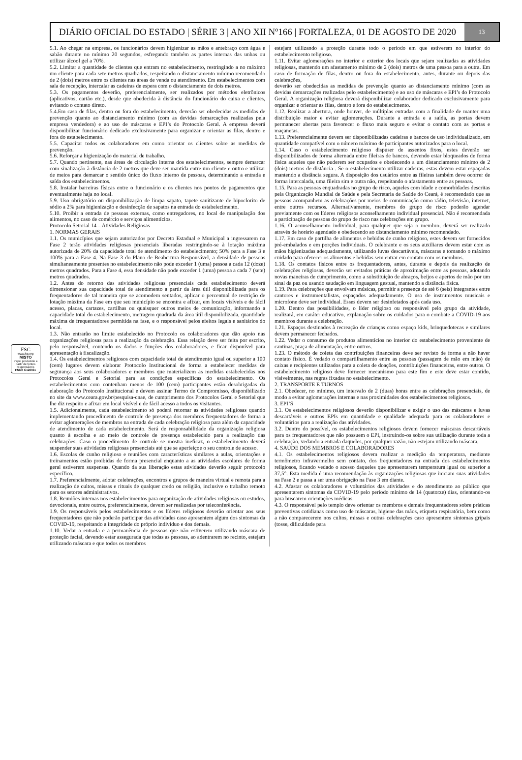DIÁRIO OFICIAL DO ESTADO | SÉRIE 3 | ANO XII Nº166 | FORTALEZA, 01 DE AGOSTO DE 2020
13
FSC
www.fsc.org
MISTO
Papel produzido a partir de fontes responsáveis
FSC® C126031
5.1. Ao chegar na empresa, os funcionários devem higienizar as mãos e antebraço com água e sabão durante no mínimo 20 segundos, esfregando também as partes internas das unhas ou utilizar álcool gel a 70%.
5.2. Limitar a quantidade de clientes que entram no estabelecimento, restringindo a no máximo um cliente para cada sete metros quadrados, respeitando o distanciamento mínimo recomendado de 2 (dois) metros entre os clientes nas áreas de venda ou atendimento. Em estabelecimentos com sala de recepção, intercalar as cadeiras de espera com o distanciamento de dois metros.
5.3. Os pagamentos deverão, preferencialmente, ser realizados por métodos eletrônicos (aplicativos, cartão etc.), desde que obedecida à distância do funcionário do caixa e clientes, evitando o contato direto.
5.4.Em caso de filas, dentro ou fora do estabelecimento, deverão ser obedecidas as medidas de prevenção quanto ao distanciamento mínimo (com as devidas demarcações realizadas pela empresa vendedora) e ao uso de máscaras e EPI’s do Protocolo Geral. A empresa deverá disponibilizar funcionário dedicado exclusivamente para organizar e orientar as filas, dentro e fora do estabelecimento.
5.5. Capacitar todos os colaboradores em como orientar os clientes sobre as medidas de prevenção.
5.6. Reforçar a higienização do material de trabalho.
5.7. Quando pertinente, nas áreas de circulação interna dos estabelecimentos, sempre demarcar com sinalização à distância de 2 metros que deve ser mantida entre um cliente e outro e utilizar de meios para demarcar o sentido único do fluxo interno de pessoas, determinando a entrada e saída dos estabelecimentos.
5.8. Instalar barreiras físicas entre o funcionário e os clientes nos pontos de pagamentos que eventualmente haja no local.
5.9. Uso obrigatório ou disponibilização de limpa sapato, tapete sanitizante de hipoclorito de sódio a 2% para higienização e desinfecção de sapatos na entrada do estabelecimento.
5.10. Proibir a entrada de pessoas externas, como entregadores, no local de manipulação dos alimentos, no caso de comércio e serviços alimentícios.
Protocolo Setorial 14 – Atividades Religiosas
1. NORMAS GERAIS
1.1. Os municípios que sejam autorizados por Decreto Estadual e Municipal a ingressarem na Fase 2 terão atividades religiosas presenciais liberadas restringindo-se à lotação máxima autorizada de 20% da capacidade total de atendimento do estabelecimento; 50% para a Fase 3 e 100% para a Fase 4. Na Fase 3 do Plano de Reabertura Responsável, a densidade de pessoas simultaneamente presentes no estabelecimento não pode exceder 1 (uma) pessoa a cada 12 (doze) metros quadrados. Para a Fase 4, essa densidade não pode exceder 1 (uma) pessoa a cada 7 (sete) metros quadrados.
1.2. Antes do retorno das atividades religiosas presenciais cada estabelecimento deverá dimensionar sua capacidade total de atendimento a partir da área útil disponibilizada para os frequentadores de tal maneira que se acomodem sentados, aplicar o percentual de restrição de lotação máxima da Fase em que seu município se encontra e afixar, em locais visíveis e de fácil acesso, placas, cartazes, cartilhas ou quaisquer outros meios de comunicação, informando a capacidade total do estabelecimento, metragem quadrada da área útil disponibilizada, quantidade máxima de frequentadores permitida na fase, e o responsável pelos efeitos legais e sanitários do local.
1.3. Não entrarão no limite estabelecido no Protocolo os colaboradores que dão apoio nas organizações religiosas para a realização da celebração. Essa relação deve ser feita por escrito, pelo responsável, contendo os dados e funções dos colaboradores, e ficar disponível para apresentação à fiscalização.
1.4. Os estabelecimentos religiosos com capacidade total de atendimento igual ou superior a 100 (cem) lugares devem elaborar Protocolo Institucional de forma a estabelecer medidas de segurança aos seus colaboradores e membros que materializem as medidas estabelecidas nos Protocolos Geral e Setorial para as condições específicas do estabelecimento. Os estabelecimentos com contenham menos de 100 (cem) participantes estão desobrigadas da elaboração do Protocolo Institucional e devem assinar Termo de Compromisso, disponibilizado no site da www.ceara.gov.br/pesquisa-cnae, de cumprimento dos Protocolos Geral e Setorial que lhe diz respeito e afixar em local visível e de fácil acesso a todos os visitantes.
1.5. Adicionalmente, cada estabelecimento só poderá retornar as atividades religiosas quando implementando procedimento de controle de presença dos membros frequentadores de forma a evitar aglomerações de membros na entrada de cada celebração religiosa para além da capacidade de atendimento de cada estabelecimento. Será de responsabilidade da organização religiosa quanto à escolha e ao meio de controle de presença estabelecido para a realização das celebrações. Caso o procedimento de controle se mostra ineficaz, o estabelecimento deverá suspender suas atividades religiosas presenciais até que se aperfeiçoe o seu controle de acesso.
1.6. Escolas de cunho religioso e reuniões com características similares a aulas, orientações e treinamentos estão proibidas de forma presencial enquanto a as atividades escolares de forma geral estiverem suspensas. Quando da sua liberação estas atividades deverão seguir protocolo específico.
1.7. Preferencialmente, adotar celebrações, encontros e grupos de maneira virtual e remota para a realização de cultos, missas e rituais de qualquer credo ou religião, inclusive o trabalho remoto para os setores administrativos.
1.8. Reuniões internas nos estabelecimentos para organização de atividades religiosas ou estudos, devocionais, entre outros, preferencialmente, devem ser realizadas por teleconferência.
1.9. Os responsáveis pelos estabelecimentos e os líderes religiosos deverão orientar aos seus frequentadores que não poderão participar das atividades caso apresentem algum dos sintomas da COVID-19, respeitando a integridade do próprio indivíduo e dos demais.
1.10. Vedar a entrada e a permanência de pessoas que não estiverem utilizando máscara de proteção facial, devendo estar assegurada que todas as pessoas, ao adentrarem no recinto, estejam utilizando máscara e que todos os membros
estejam utilizando a proteção durante todo o período em que estiverem no interior do estabelecimento religioso.
1.11. Evitar aglomerações no interior e exterior dos locais que sejam realizadas as atividades religiosas, mantendo um afastamento mínimo de 2 (dois) metros de uma pessoa para a outra. Em caso de formação de filas, dentro ou fora do estabelecimento, antes, durante ou depois das celebrações,
deverão ser obedecidas as medidas de prevenção quanto ao distanciamento mínimo (com as devidas demarcações realizadas pelo estabelecimento) e ao uso de máscaras e EPI’s do Protocolo Geral. A organização religiosa deverá disponibilizar colaborador dedicado exclusivamente para organizar e orientar as filas, dentro e fora do estabelecimento.
1.12. Realizar a abertura, onde houver, de múltiplas entradas com a finalidade de manter uma distribuição maior e evitar aglomerações. Durante a entrada e a saída, as portas devem permanecer abertas para favorecer o fluxo mais seguro e evitar o contato com as portas e maçanetas.
1.13. Preferencialmente devem ser disponibilizadas cadeiras e bancos de uso individualizado, em quantidade compatível com o número máximo de participantes autorizados para o local.
1.14. Caso o estabelecimento religioso dispuser de assentos fixos, estes deverão ser disponibilizados de forma alternada entre fileiras de bancos, devendo estar bloqueados de forma física aqueles que não puderem ser ocupados e obedecendo a um distanciamento mínimo de 2 (dois) metros de distância . Se o estabelecimento utilizar cadeiras, estas devem estar espaçadas mantendo a distância segura. A disposição dos usuários entre as fileiras também deve ocorrer de forma intercalada, uma fileira sim e outra não, respeitando o afastamento entre as pessoas.
1.15. Para as pessoas enquadradas no grupo de risco, aqueles com idade e comorbidades descritas pela Organização Mundial de Saúde e pela Secretaria de Saúde do Ceará, é recomendado que as pessoas acompanhem as celebrações por meios de comunicação como rádio, televisão, internet, entre outros recursos. Alternativamente, membros do grupo de risco poderão agendar previamente com os líderes religiosos aconselhamento individual presencial. Não é recomendada a participação de pessoas do grupo de risco nas celebrações em grupo.
1.16. O aconselhamento individual, para qualquer que seja o membro, deverá ser realizado através de horário agendado e obedecendo ao distanciamento mínimo recomendado.
1.17. Em caso de partilha de alimentos e bebidas de cunho religioso, estes devem ser fornecidos pré-embalados e em porções individuais. O celebrante e os seus auxiliares devem estar com as mãos higienizadas adequadamente, utilizando luvas descartáveis, máscaras e tomando o máximo cuidado para oferecer os alimentos e bebidas sem entrar em contato com os membros.
1.18. Os contatos físicos entre os frequentadores, antes, durante e depois da realização de celebrações religiosas, deverão ser evitados práticas de aproximação entre as pessoas, adotando novas maneiras de cumprimento, como a substituição de abraços, beijos e apertos de mão por um sinal da paz ou usando saudação em linguagem gestual, mantendo a distância física.
1.19. Para celebrações que envolvam músicas, permitir a presença de até 6 (seis) integrantes entre cantores e instrumentalistas, espaçados adequadamente. O uso de instrumentos musicais e microfone deve ser individual. Esses devem ser desinfetados após cada uso.
1.20. Dentro das possibilidades, o líder religioso ou responsável pelo grupo da atividade, realizará, em caráter educativo, explanação sobre os cuidados para o combate a COVID-19 aos membros durante a celebração.
1.21. Espaços destinados à recreação de crianças como espaço kids, brinquedotecas e similares devem permanecer fechados.
1.22. Vedar o consumo de produtos alimentícios no interior do estabelecimento proveniente de cantinas, praça de alimentação, entre outros.
1.23. O método de coleta das contribuições financeiras deve ser revisto de forma a não haver contato físico. É vedado o compartilhamento entre as pessoas (passagem de mão em mão) de caixas e recipientes utilizados para a coleta de doações, contribuições financeiras, entre outros. O estabelecimento religioso deve fornecer mecanismo para este fim e este deve estar contido, visivelmente, nas regras fixadas no estabelecimento.
2. TRANSPORTE E TURNOS
2.1. Obedecer, no mínimo, um intervalo de 2 (duas) horas entre as celebrações presenciais, de modo a evitar aglomerações internas e nas proximidades dos estabelecimentos religiosos.
3. EPI’S
3.1. Os estabelecimentos religiosos deverão disponibilizar e exigir o uso das máscaras e luvas descartáveis e outros EPIs em quantidade e qualidade adequada para os colaboradores e voluntários para a realização das atividades.
3.2. Dentro do possível, os estabelecimentos religiosos devem fornecer máscaras descartáveis para os frequentadores que não possuem o EPI, instruindo-os sobre sua utilização durante toda a celebração, vedando a entrada daqueles, por qualquer razão, não estejam utilizando máscara.
4. SAÚDE DOS MEMBROS E COLABORADORES
4.1. Os estabelecimentos religiosos devem realizar a medição da temperatura, mediante termômetro infravermelho sem contato, dos frequentadores na entrada dos estabelecimentos religiosos, ficando vedado o acesso daqueles que apresentarem temperatura igual ou superior a 37,5°. Esta medida é uma recomendação às organizações religiosas que iniciam suas atividades na Fase 2 e passa a ser uma obrigação na Fase 3 em diante.
4.2. Afastar os colaboradores e voluntários das atividades e do atendimento ao público que apresentarem sintomas da COVID-19 pelo período mínimo de 14 (quatorze) dias, orientando-os para buscarem orientações médicas.
4.3. O responsável pelo templo deve orientar os membros e demais frequentadores sobre práticas preventivas cotidianas como uso de máscaras, higiene das mãos, etiqueta respiratória, bem como a não comparecerem nos cultos, missas e outras celebrações caso apresentem sintomas gripais (tosse, dificuldade para